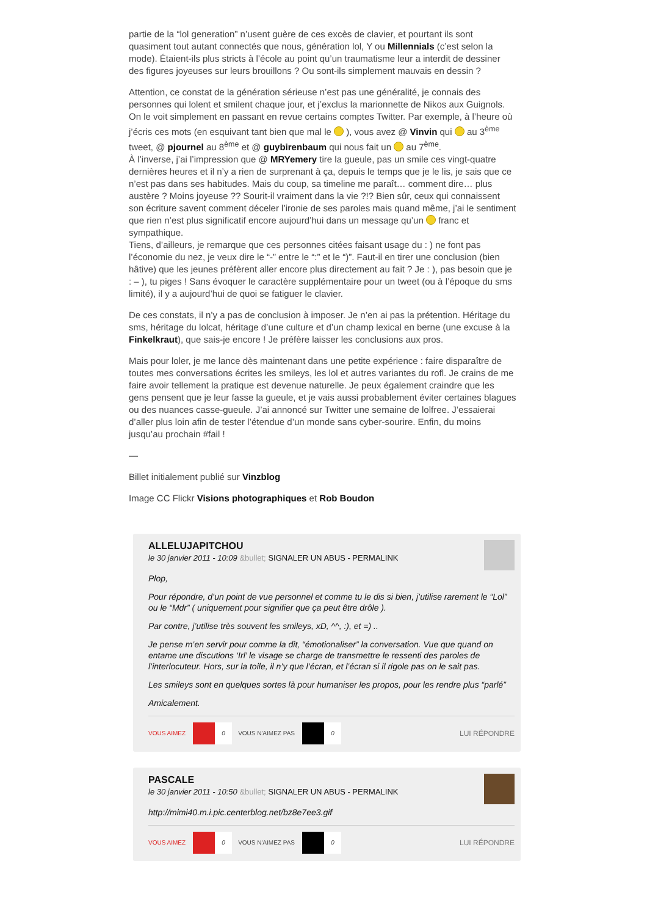partie de la “lol generation” n’usent guère de ces excès de clavier, et pourtant ils sont quasiment tout autant connectés que nous, génération lol, Y ou Millennials (c’est selon la mode). Étaient-ils plus stricts à l’école au point qu’un traumatisme leur a interdit de dessiner des figures joyeuses sur leurs brouillons ? Ou sont-ils simplement mauvais en dessin ?
Attention, ce constat de la génération sérieuse n’est pas une généralité, je connais des personnes qui lolent et smilent chaque jour, et j’exclus la marionnette de Nikos aux Guignols. On le voit simplement en passant en revue certains comptes Twitter. Par exemple, à l’heure où j’écris ces mots (en esquivant tant bien que mal le ), vous avez @ Vinvin qui au 3<sup>ème</sup> tweet, @ pjournel au 8<sup>ème</sup> et @ guybirenbaum qui nous fait un au 7<sup>ème</sup>.
À l’inverse, j’ai l’impression que @ MRYemery tire la gueule, pas un smile ces vingt-quatre dernières heures et il n’y a rien de surprenant à ça, depuis le temps que je le lis, je sais que ce n’est pas dans ses habitudes. Mais du coup, sa timeline me paraît… comment dire… plus austère ? Moins joyeuse ?? Sourit-il vraiment dans la vie ?!? Bien sûr, ceux qui connaissent son écriture savent comment déceler l’ironie de ses paroles mais quand même, j’ai le sentiment que rien n’est plus significatif encore aujourd’hui dans un message qu’un franc et sympathique.
Tiens, d’ailleurs, je remarque que ces personnes citées faisant usage du : ) ne font pas l’économie du nez, je veux dire le “-” entre le “:” et le “)”. Faut-il en tirer une conclusion (bien hâtive) que les jeunes préfèrent aller encore plus directement au fait ? Je : ), pas besoin que je : – ), tu piges ! Sans évoquer le caractère supplémentaire pour un tweet (ou à l’époque du sms limité), il y a aujourd’hui de quoi se fatiguer le clavier.
De ces constats, il n’y a pas de conclusion à imposer. Je n’en ai pas la prétention. Héritage du sms, héritage du lolcat, héritage d’une culture et d’un champ lexical en berne (une excuse à la Finkelkraut), que sais-je encore ! Je préfère laisser les conclusions aux pros.
Mais pour loler, je me lance dès maintenant dans une petite expérience : faire disparaître de toutes mes conversations écrites les smileys, les lol et autres variantes du rofl. Je crains de me faire avoir tellement la pratique est devenue naturelle. Je peux également craindre que les gens pensent que je leur fasse la gueule, et je vais aussi probablement éviter certaines blagues ou des nuances casse-gueule. J’ai annoncé sur Twitter une semaine de lolfree. J’essaierai d’aller plus loin afin de tester l’étendue d’un monde sans cyber-sourire. Enfin, du moins jusqu’au prochain #fail !
—
Billet initialement publié sur Vinzblog
Image CC Flickr Visions photographiques et Rob Boudon
ALLELUJAPITCHOU
le 30 janvier 2011 - 10:09 &bullet; SIGNALER UN ABUS - PERMALINK
Plop,
Pour répondre, d’un point de vue personnel et comme tu le dis si bien, j’utilise rarement le “Lol” ou le “Mdr” ( uniquement pour signifier que ça peut être drôle ).
Par contre, j’utilise très souvent les smileys, xD, ^^, :), et =) ..
Je pense m’en servir pour comme la dit, “émotionaliser” la conversation. Vue que quand on entame une discutions ‘Irl’ le visage se charge de transmettre le ressenti des paroles de l’interlocuteur. Hors, sur la toile, il n’y que l’écran, et l’écran si il rigole pas on le sait pas.
Les smileys sont en quelques sortes là pour humaniser les propos, pour les rendre plus “parlé”
Amicalement.
VOUS AIMEZ 0 VOUS N'AIMEZ PAS 0 LUI RÉPONDRE
PASCALE
le 30 janvier 2011 - 10:50 &bullet; SIGNALER UN ABUS - PERMALINK
http://mimi40.m.i.pic.centerblog.net/bz8e7ee3.gif
VOUS AIMEZ 0 VOUS N'AIMEZ PAS 0 LUI RÉPONDRE